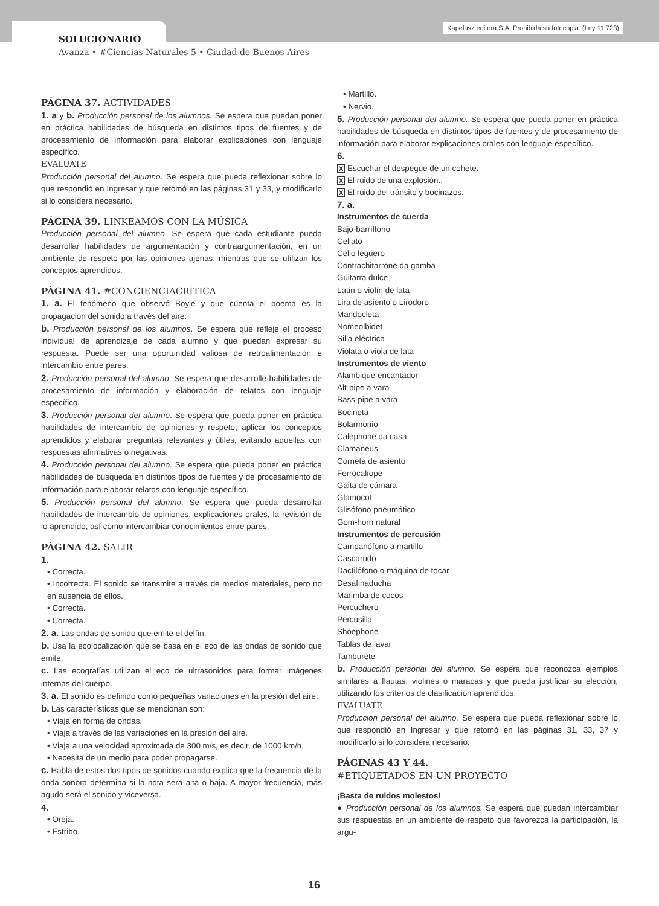Kapelusz editora S.A. Prohibida su fotocopia. (Ley 11.723)
SOLUCIONARIO
Avanza • #Ciencias Naturales 5 • Ciudad de Buenos Aires
PÁGINA 37. ACTIVIDADES
1. a y b. Producción personal de los alumnos. Se espera que puedan poner en práctica habilidades de búsqueda en distintos tipos de fuentes y de procesamiento de información para elaborar explicaciones con lenguaje específico.
EVALUATE
Producción personal del alumno. Se espera que pueda reflexionar sobre lo que respondió en Ingresar y que retomó en las páginas 31 y 33, y modificarlo si lo considera necesario.
PÁGINA 39. LINKEAMOS CON LA MÚSICA
Producción personal del alumno. Se espera que cada estudiante pueda desarrollar habilidades de argumentación y contraargumentación, en un ambiente de respeto por las opiniones ajenas, mientras que se utilizan los conceptos aprendidos.
PÁGINA 41. #CONCIENCIACRÍTICA
1. a. El fenómeno que observó Boyle y que cuenta el poema es la propagación del sonido a través del aire.
b. Producción personal de los alumnos. Se espera que refleje el proceso individual de aprendizaje de cada alumno y que puedan expresar su respuesta. Puede ser una oportunidad valiosa de retroalimentación e intercambio entre pares.
2. Producción personal del alumno. Se espera que desarrolle habilidades de procesamiento de información y elaboración de relatos con lenguaje específico.
3. Producción personal del alumno. Se espera que pueda poner en práctica habilidades de intercambio de opiniones y respeto, aplicar los conceptos aprendidos y elaborar preguntas relevantes y útiles, evitando aquellas con respuestas afirmativas o negativas.
4. Producción personal del alumno. Se espera que pueda poner en práctica habilidades de búsqueda en distintos tipos de fuentes y de procesamiento de información para elaborar relatos con lenguaje específico.
5. Producción personal del alumno. Se espera que pueda desarrollar habilidades de intercambio de opiniones, explicaciones orales, la revisión de lo aprendido, así como intercambiar conocimientos entre pares.
PÁGINA 42. SALIR
1.
• Correcta.
• Incorrecta. El sonido se transmite a través de medios materiales, pero no en ausencia de ellos.
• Correcta.
• Correcta.
2. a. Las ondas de sonido que emite el delfín.
b. Usa la ecolocalización que se basa en el eco de las ondas de sonido que emite.
c. Las ecografías utilizan el eco de ultrasonidos para formar imágenes internas del cuerpo.
3. a. El sonido es definido como pequeñas variaciones en la presión del aire.
b. Las características que se mencionan son:
• Viaja en forma de ondas.
• Viaja a través de las variaciones en la presión del aire.
• Viaja a una velocidad aproximada de 300 m/s, es decir, de 1000 km/h.
• Necesita de un medio para poder propagarse.
c. Habla de estos dos tipos de sonidos cuando explica que la frecuencia de la onda sonora determina si la nota será alta o baja. A mayor frecuencia, más agudo será el sonido y viceversa.
4.
• Oreja.
• Estribo.
• Martillo.
• Nervio.
5. Producción personal del alumno. Se espera que pueda poner en práctica habilidades de búsqueda en distintos tipos de fuentes y de procesamiento de información para elaborar explicaciones orales con lenguaje específico.
6.
X Escuchar el despegue de un cohete.
X El ruido de una explosión..
X El ruido del tránsito y bocinazos.
7. a.
Instrumentos de cuerda
Bajo-barríltono
Cellato
Cello legüero
Contrachitarrone da gamba
Guitarra dulce
Latín o violín de lata
Lira de asiento o Lirodoro
Mandocleta
Nomeolbidet
Silla eléctrica
Violata o viola de lata
Instrumentos de viento
Alambique encantador
Alt-pipe a vara
Bass-pipe a vara
Bocineta
Bolarmonio
Calephone da casa
Clamaneus
Corneta de asiento
Ferrocalíope
Gaita de cámara
Glamocot
Glisófono pneumático
Gom-horn natural
Instrumentos de percusión
Campanófono a martillo
Cascarudo
Dactilófono o máquina de tocar
Desafinaducha
Marimba de cocos
Percuchero
Percusilla
Shoephone
Tablas de lavar
Tamburete
b. Producción personal del alumno. Se espera que reconozca ejemplos similares a flautas, violines o maracas y que pueda justificar su elección, utilizando los criterios de clasificación aprendidos.
EVALUATE
Producción personal del alumno. Se espera que pueda reflexionar sobre lo que respondió en Ingresar y que retomó en las páginas 31, 33, 37 y modificarlo si lo considera necesario.
PÁGINAS 43 Y 44.
#ETIQUETADOS EN UN PROYECTO
¡Basta de ruidos molestos!
● Producción personal de los alumnos. Se espera que puedan intercambiar sus respuestas en un ambiente de respeto que favorezca la participación, la argu-
16